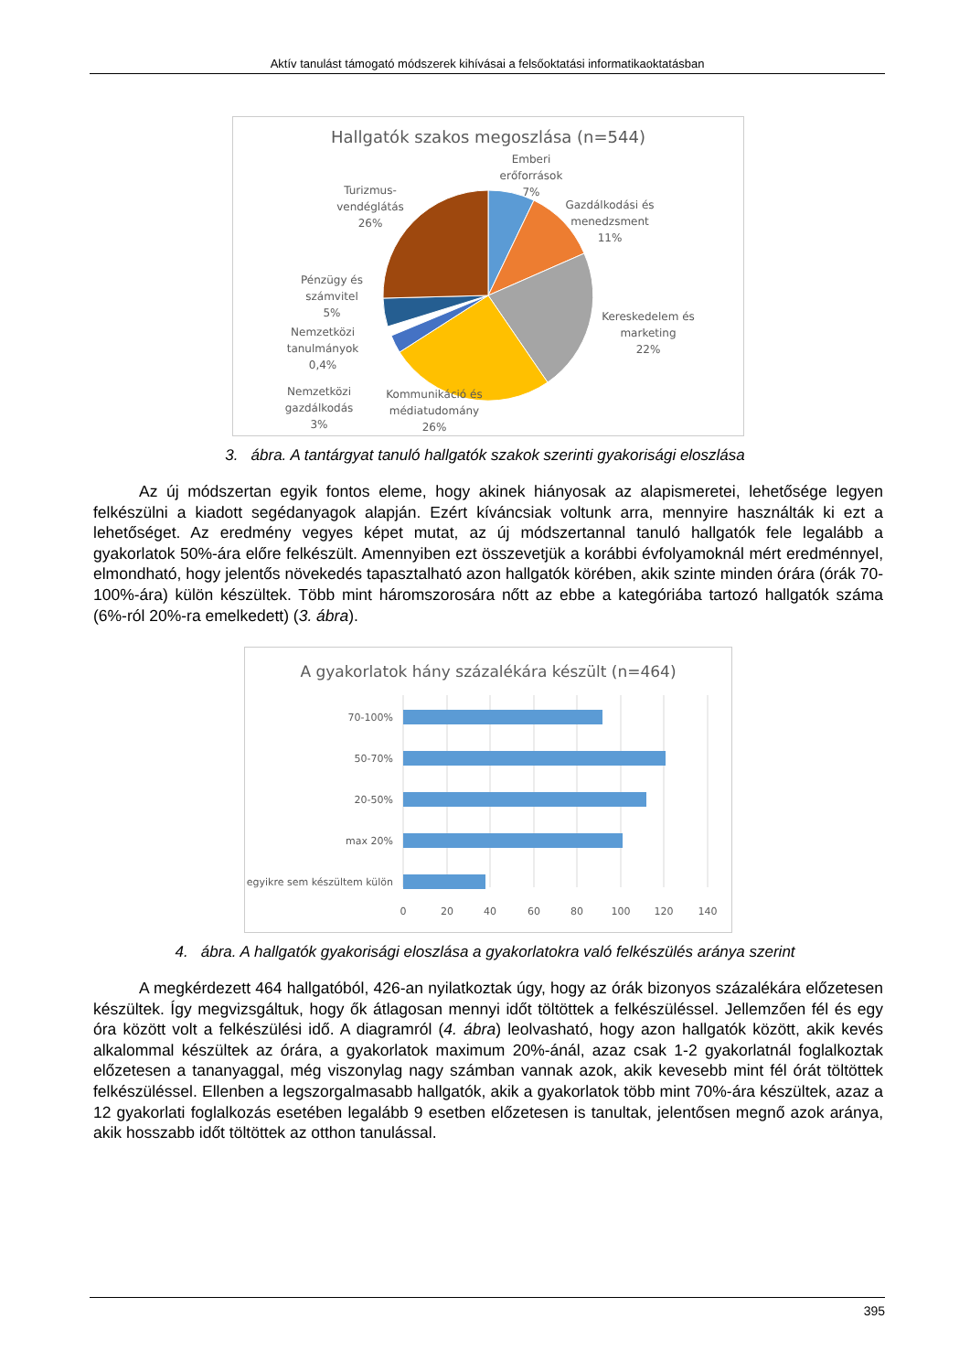Aktív tanulást támogató módszerek kihívásai a felsőoktatási informatikaoktatásban
Hallgatók szakos megoszlása (n=544)
Emberi
erőforrások
7%
Gazdálkodási és
menedzsment
11%
Kereskedelem és
marketing
22%
Kommunikáció és
médiatudomány
26%
Nemzetközi
gazdálkodás
3%
Nemzetközi
tanulmányok
0,4%
Pénzügy és
számvitel
5%
Turizmus-
vendéglátás
26%
3. ábra. A tantárgyat tanuló hallgatók szakok szerinti gyakorisági eloszlása
Az új módszertan egyik fontos eleme, hogy akinek hiányosak az alapismeretei, lehetősége legyen felkészülni a kiadott segédanyagok alapján. Ezért kíváncsiak voltunk arra, mennyire használták ki ezt a lehetőséget. Az eredmény vegyes képet mutat, az új módszertannal tanuló hallgatók fele legalább a gyakorlatok 50%-ára előre felkészült. Amennyiben ezt összevetjük a korábbi évfolyamoknál mért eredménnyel, elmondható, hogy jelentős növekedés tapasztalható azon hallgatók körében, akik szinte minden órára (órák 70-100%-ára) külön készültek. Több mint háromszorosára nőtt az ebbe a kategóriába tartozó hallgatók száma (6%-ról 20%-ra emelkedett) (3. ábra).
A gyakorlatok hány százalékára készült (n=464)
70-100%
50-70%
20-50%
max 20%
egyikre sem készültem külön
0
20
40
60
80
100
120
140
4. ábra. A hallgatók gyakorisági eloszlása a gyakorlatokra való felkészülés aránya szerint
A megkérdezett 464 hallgatóból, 426-an nyilatkoztak úgy, hogy az órák bizonyos százalékára előzetesen készültek. Így megvizsgáltuk, hogy ők átlagosan mennyi időt töltöttek a felkészüléssel. Jellemzően fél és egy óra között volt a felkészülési idő. A diagramról (4. ábra) leolvasható, hogy azon hallgatók között, akik kevés alkalommal készültek az órára, a gyakorlatok maximum 20%-ánál, azaz csak 1-2 gyakorlatnál foglalkoztak előzetesen a tananyaggal, még viszonylag nagy számban vannak azok, akik kevesebb mint fél órát töltöttek felkészüléssel. Ellenben a legszorgalmasabb hallgatók, akik a gyakorlatok több mint 70%-ára készültek, azaz a 12 gyakorlati foglalkozás esetében legalább 9 esetben előzetesen is tanultak, jelentősen megnő azok aránya, akik hosszabb időt töltöttek az otthon tanulással.
395